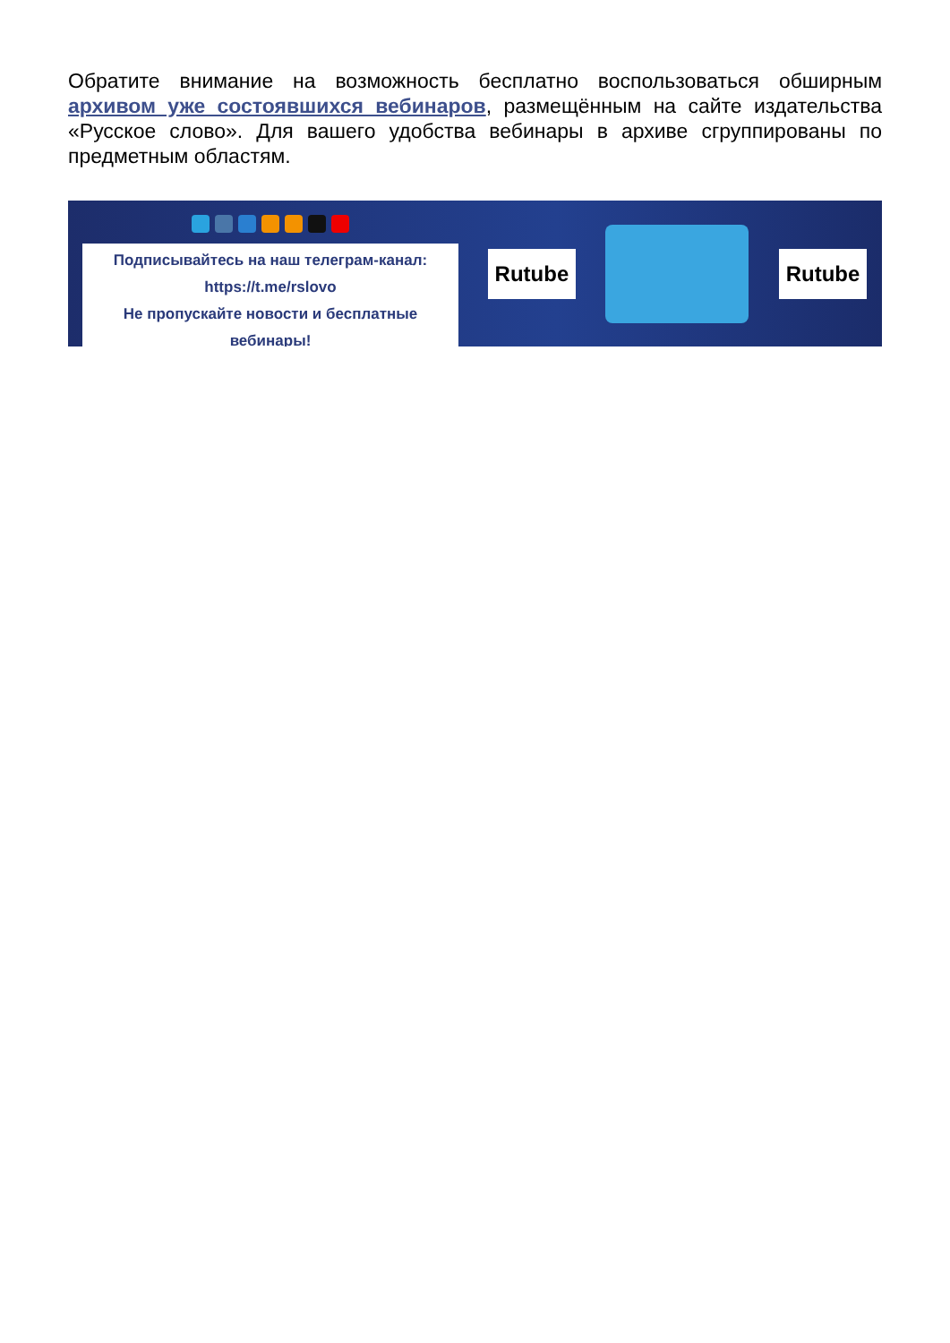Обратите внимание на возможность бесплатно воспользоваться обширным архивом уже состоявшихся вебинаров, размещённым на сайте издательства «Русское слово». Для вашего удобства вебинары в архиве сгруппированы по предметным областям.
Подписывайтесь на наш телеграм-канал:
https://t.me/rslovo
Не пропускайте новости и бесплатные вебинары!
Rutube Rutube